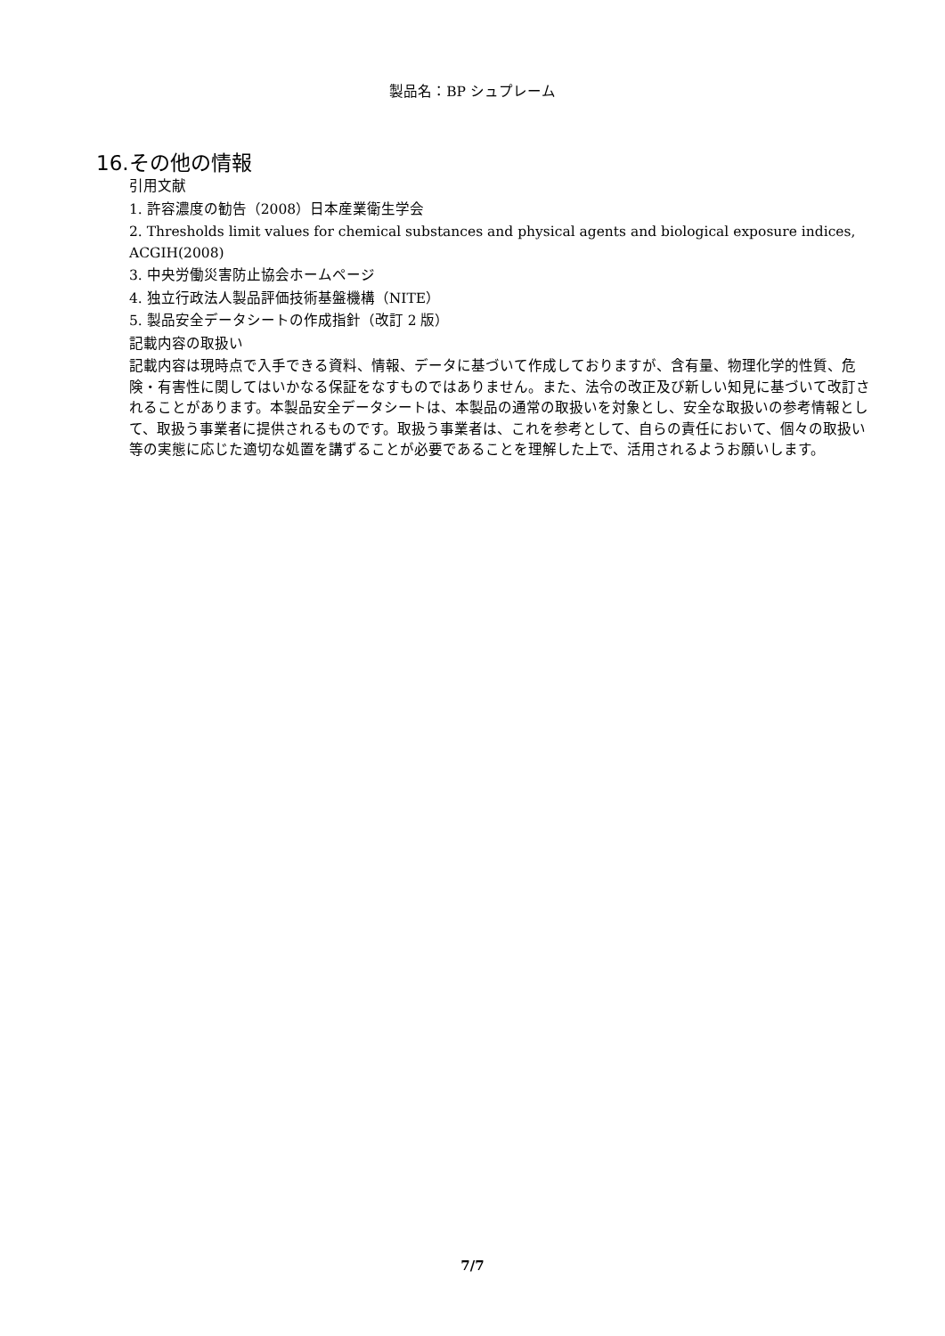製品名：BP シュプレーム
16.その他の情報
引用文献
1. 許容濃度の勧告（2008）日本産業衛生学会
2. Thresholds limit values for chemical substances and physical agents and biological exposure indices, ACGIH(2008)
3. 中央労働災害防止協会ホームページ
4. 独立行政法人製品評価技術基盤機構（NITE）
5. 製品安全データシートの作成指針（改訂 2 版）
記載内容の取扱い
記載内容は現時点で入手できる資料、情報、データに基づいて作成しておりますが、含有量、物理化学的性質、危険・有害性に関してはいかなる保証をなすものではありません。また、法令の改正及び新しい知見に基づいて改訂されることがあります。本製品安全データシートは、本製品の通常の取扱いを対象とし、安全な取扱いの参考情報として、取扱う事業者に提供されるものです。取扱う事業者は、これを参考として、自らの責任において、個々の取扱い等の実態に応じた適切な処置を講ずることが必要であることを理解した上で、活用されるようお願いします。
7/7